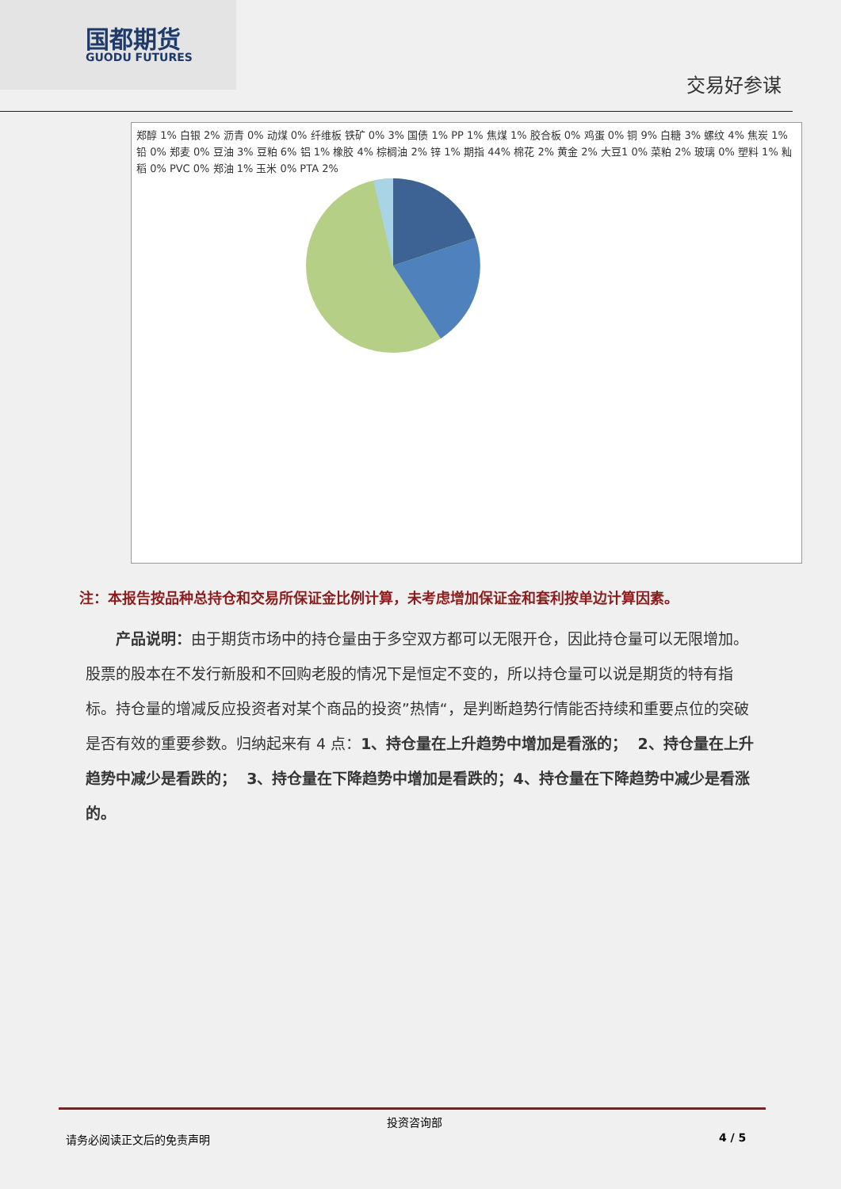国都期货
GUODU FUTURES
交易好参谋
郑醇 1% 白银 2% 沥青 0% 动煤 0% 纤维板 铁矿 0% 3% 国债 1% PP 1% 焦煤 1% 胶合板 0% 鸡蛋 0% 铜 9% 白糖 3% 螺纹 4% 焦炭 1% 铅 0% 郑麦 0% 豆油 3% 豆粕 6% 铝 1% 橡胶 4% 棕榈油 2% 锌 1% 期指 44% 棉花 2% 黄金 2% 大豆1 0% 菜粕 2% 玻璃 0% 塑料 1% 籼稻 0% PVC 0% 郑油 1% 玉米 0% PTA 2%
注：本报告按品种总持仓和交易所保证金比例计算，未考虑增加保证金和套利按单边计算因素。
  产品说明：由于期货市场中的持仓量由于多空双方都可以无限开仓，因此持仓量可以无限增加。股票的股本在不发行新股和不回购老股的情况下是恒定不变的，所以持仓量可以说是期货的特有指标。持仓量的增减反应投资者对某个商品的投资”热情“，是判断趋势行情能否持续和重要点位的突破是否有效的重要参数。归纳起来有 4 点：1、持仓量在上升趋势中增加是看涨的； 2、持仓量在上升趋势中减少是看跌的； 3、持仓量在下降趋势中增加是看跌的；4、持仓量在下降趋势中减少是看涨的。
投资咨询部
请务必阅读正文后的免责声明 4 / 5